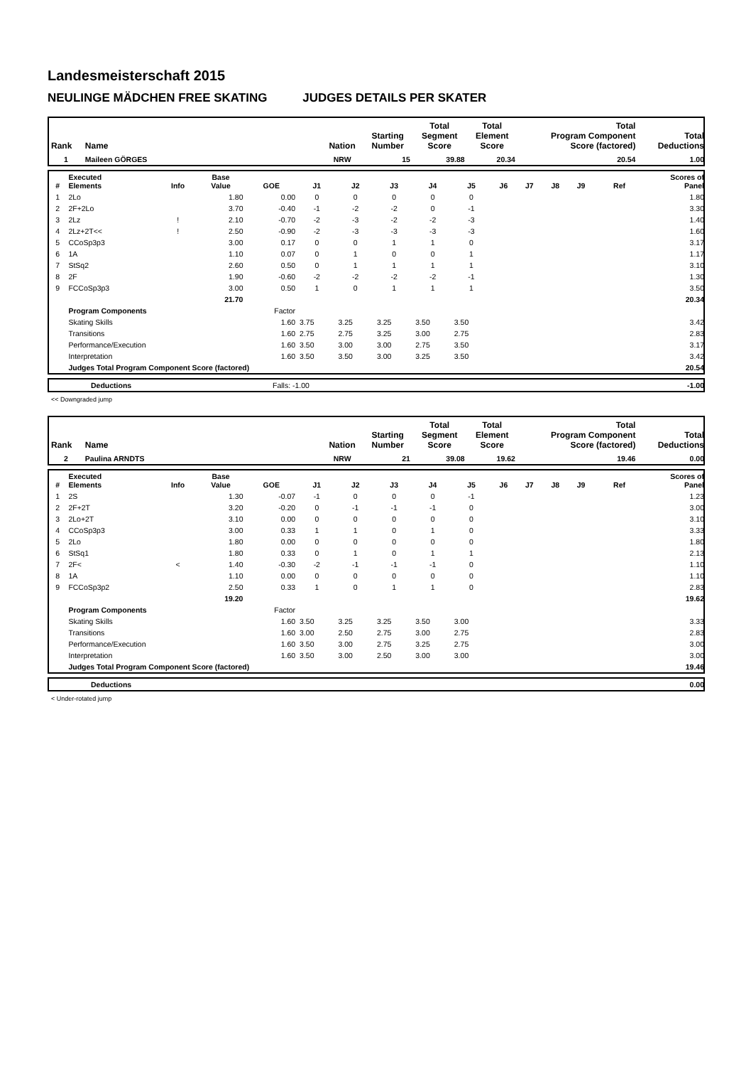Landesmeisterschaft 2015
NEULINGE MÄDCHEN FREE SKATING JUDGES DETAILS PER SKATER
| Rank | Name | Nation | Starting Number | Total Segment Score | Total Element Score | Total Program Component Score (factored) | Total Deductions |
| --- | --- | --- | --- | --- | --- | --- | --- |
| 1 | Maileen GÖRGES | NRW | 15 | 39.88 | 20.34 | 20.54 | 1.00 |
| # | Executed Elements | Info | Base Value | GOE | J1 | J2 | J3 | J4 | J5 | J6 | J7 | J8 | J9 | Ref | Scores of Panel |
| --- | --- | --- | --- | --- | --- | --- | --- | --- | --- | --- | --- | --- | --- | --- | --- |
| 1 | 2Lo | | 1.80 | 0.00 | 0 | 0 | 0 | 0 | 0 | | | | | | 1.80 |
| 2 | 2F+2Lo | | 3.70 | -0.40 | -1 | -2 | -2 | 0 | -1 | | | | | | 3.30 |
| 3 | 2Lz | ! | 2.10 | -0.70 | -2 | -3 | -2 | -2 | -3 | | | | | | 1.40 |
| 4 | 2Lz+2T<< | ! | 2.50 | -0.90 | -2 | -3 | -3 | -3 | -3 | | | | | | 1.60 |
| 5 | CCoSp3p3 | | 3.00 | 0.17 | 0 | 0 | 1 | 1 | 0 | | | | | | 3.17 |
| 6 | 1A | | 1.10 | 0.07 | 0 | 1 | 0 | 0 | 1 | | | | | | 1.17 |
| 7 | StSq2 | | 2.60 | 0.50 | 0 | 1 | 1 | 1 | 1 | | | | | | 3.10 |
| 8 | 2F | | 1.90 | -0.60 | -2 | -2 | -2 | -2 | -1 | | | | | | 1.30 |
| 9 | FCCoSp3p3 | | 3.00 | 0.50 | 1 | 0 | 1 | 1 | 1 | | | | | | 3.50 |
| | | | 21.70 | | | | | | | | | | | | 20.34 |
| | Program Components | | | Factor | | | | | | | | | | | |
| | Skating Skills | | | 1.60 | 3.75 | 3.25 | 3.25 | 3.50 | 3.50 | | | | | | 3.42 |
| | Transitions | | | 1.60 | 2.75 | 2.75 | 3.25 | 3.00 | 2.75 | | | | | | 2.83 |
| | Performance/Execution | | | 1.60 | 3.50 | 3.00 | 3.00 | 2.75 | 3.50 | | | | | | 3.17 |
| | Interpretation | | | 1.60 | 3.50 | 3.50 | 3.00 | 3.25 | 3.50 | | | | | | 3.42 |
| | Judges Total Program Component Score (factored) | | | | | | | | | | | | | | 20.54 |
| | Deductions | Falls: -1.00 | -1.00 |
<< Downgraded jump
| Rank | Name | Nation | Starting Number | Total Segment Score | Total Element Score | Total Program Component Score (factored) | Total Deductions |
| --- | --- | --- | --- | --- | --- | --- | --- |
| 2 | Paulina ARNDTS | NRW | 21 | 39.08 | 19.62 | 19.46 | 0.00 |
| # | Executed Elements | Info | Base Value | GOE | J1 | J2 | J3 | J4 | J5 | J6 | J7 | J8 | J9 | Ref | Scores of Panel |
| --- | --- | --- | --- | --- | --- | --- | --- | --- | --- | --- | --- | --- | --- | --- | --- |
| 1 | 2S | | 1.30 | -0.07 | -1 | 0 | 0 | 0 | -1 | | | | | | 1.23 |
| 2 | 2F+2T | | 3.20 | -0.20 | 0 | -1 | -1 | -1 | 0 | | | | | | 3.00 |
| 3 | 2Lo+2T | | 3.10 | 0.00 | 0 | 0 | 0 | 0 | 0 | | | | | | 3.10 |
| 4 | CCoSp3p3 | | 3.00 | 0.33 | 1 | 1 | 0 | 1 | 0 | | | | | | 3.33 |
| 5 | 2Lo | | 1.80 | 0.00 | 0 | 0 | 0 | 0 | 0 | | | | | | 1.80 |
| 6 | StSq1 | | 1.80 | 0.33 | 0 | 1 | 0 | 1 | 1 | | | | | | 2.13 |
| 7 | 2F< | < | 1.40 | -0.30 | -2 | -1 | -1 | -1 | 0 | | | | | | 1.10 |
| 8 | 1A | | 1.10 | 0.00 | 0 | 0 | 0 | 0 | 0 | | | | | | 1.10 |
| 9 | FCCoSp3p2 | | 2.50 | 0.33 | 1 | 0 | 1 | 1 | 0 | | | | | | 2.83 |
| | | | 19.20 | | | | | | | | | | | | 19.62 |
| | Program Components | | | Factor | | | | | | | | | | | |
| | Skating Skills | | | 1.60 | 3.50 | 3.25 | 3.25 | 3.50 | 3.00 | | | | | | 3.33 |
| | Transitions | | | 1.60 | 3.00 | 2.50 | 2.75 | 3.00 | 2.75 | | | | | | 2.83 |
| | Performance/Execution | | | 1.60 | 3.50 | 3.00 | 2.75 | 3.25 | 2.75 | | | | | | 3.00 |
| | Interpretation | | | 1.60 | 3.50 | 3.00 | 2.50 | 3.00 | 3.00 | | | | | | 3.00 |
| | Judges Total Program Component Score (factored) | | | | | | | | | | | | | | 19.46 |
| | Deductions | 0.00 |
< Under-rotated jump